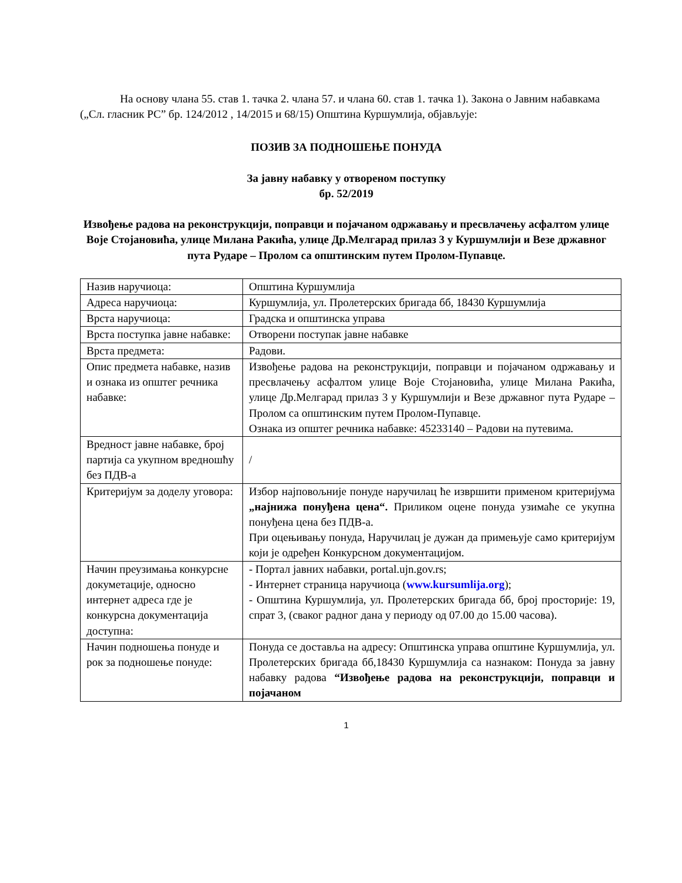На основу члана 55. став 1. тачка 2. члана 57. и члана 60. став 1. тачка 1). Закона о Јавним набавкама („Сл. гласник РС” бр. 124/2012 , 14/2015 и 68/15) Општина Куршумлија, објављује:
ПОЗИВ ЗА ПОДНОШЕЊЕ ПОНУДА
За јавну набавку у отвореном поступку
бр. 52/2019
Извођење радова на реконструкцији, поправци и појачаном одржавању и пресвлачењу асфалтом улице Воје Стојановића, улице Милана Ракића, улице Др.Мелгарад прилаз 3 у Куршумлији и Везе државног пута Рударе – Пролом са општинским путем Пролом-Пупавце.
| Назив наручиоца: | Општина Куршумлија |
| Адреса наручиоца: | Куршумлија, ул. Пролетерских бригада бб, 18430 Куршумлија |
| Врста наручиоца: | Градска и општинска управа |
| Врста поступка јавне набавке: | Отворени поступак јавне набавке |
| Врста предмета: | Радови. |
| Опис предмета набавке, назив и ознака из општег речника набавке: | Извођење радова на реконструкцији, поправци и појачаном одржавању и пресвлачењу асфалтом улице Воје Стојановића, улице Милана Ракића, улице Др.Мелгарад прилаз 3 у Куршумлији и Везе државног пута Рударе – Пролом са општинским путем Пролом-Пупавце. Ознака из општег речника набавке: 45233140 – Радови на путевима. |
| Вредност јавне набавке, број партија са укупном вредношћу без ПДВ-а | / |
| Критеријум за доделу уговора: | Избор најповољније понуде наручилац ће извршити применом критеријума „најнижа понуђена цена“. Приликом оцене понуда узимаће се укупна понуђена цена без ПДВ-а. При оцењивању понуда, Наручилац је дужан да примењује само критеријум који је одређен Конкурсном документацијом. |
| Начин преузимања конкурсне докуметације, односно интернет адреса где је конкурсна документација доступна: | - Портал јавних набавки, portal.ujn.gov.rs; - Интернет страница наручиоца ( www.kursumlija.org ); - Општина Куршумлија, ул. Пролетерских бригада бб, број просторије: 19, спрат 3, (сваког радног дана у периоду од 07.00 до 15.00 часова). |
| Начин подношења понуде и рок за подношење понуде: | Понуда се доставља на адресу: Општинска управа општине Куршумлија, ул. Пролетерских бригада бб,18430 Куршумлија са назнаком: Понуда за јавну набавку радова “Извођење радова на реконструкцији, поправци и појачаном |
1